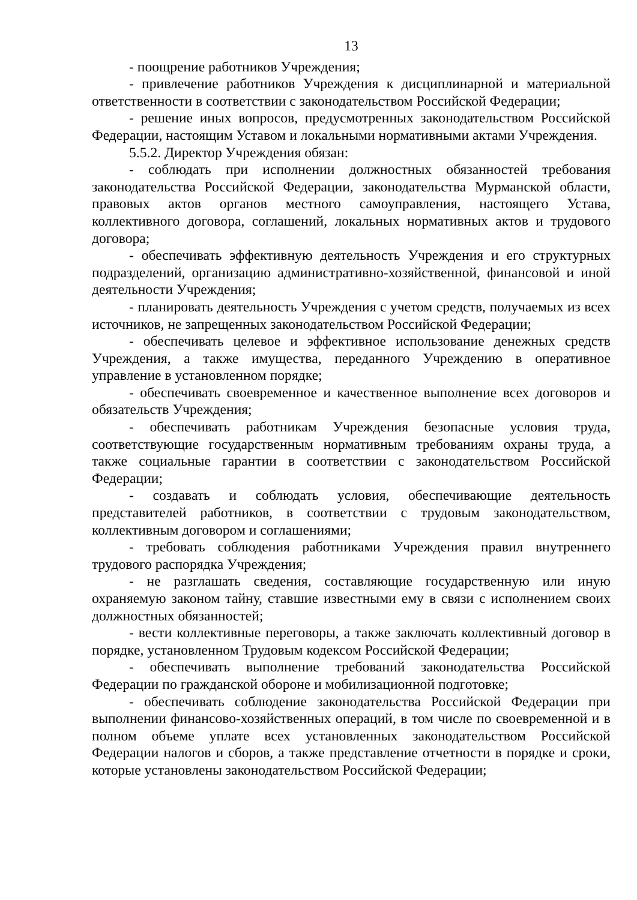13
- поощрение работников Учреждения;
- привлечение работников Учреждения к дисциплинарной и материальной ответственности в соответствии с законодательством Российской Федерации;
- решение иных вопросов, предусмотренных законодательством Российской Федерации, настоящим Уставом и локальными нормативными актами Учреждения.
5.5.2. Директор Учреждения обязан:
- соблюдать при исполнении должностных обязанностей требования законодательства Российской Федерации, законодательства Мурманской области, правовых актов органов местного самоуправления, настоящего Устава, коллективного договора, соглашений, локальных нормативных актов и трудового договора;
- обеспечивать эффективную деятельность Учреждения и его структурных подразделений, организацию административно-хозяйственной, финансовой и иной деятельности Учреждения;
- планировать деятельность Учреждения с учетом средств, получаемых из всех источников, не запрещенных законодательством Российской Федерации;
- обеспечивать целевое и эффективное использование денежных средств Учреждения, а также имущества, переданного Учреждению в оперативное управление в установленном порядке;
- обеспечивать своевременное и качественное выполнение всех договоров и обязательств Учреждения;
- обеспечивать работникам Учреждения безопасные условия труда, соответствующие государственным нормативным требованиям охраны труда, а также социальные гарантии в соответствии с законодательством Российской Федерации;
- создавать и соблюдать условия, обеспечивающие деятельность представителей работников, в соответствии с трудовым законодательством, коллективным договором и соглашениями;
- требовать соблюдения работниками Учреждения правил внутреннего трудового распорядка Учреждения;
- не разглашать сведения, составляющие государственную или иную охраняемую законом тайну, ставшие известными ему в связи с исполнением своих должностных обязанностей;
- вести коллективные переговоры, а также заключать коллективный договор в порядке, установленном Трудовым кодексом Российской Федерации;
- обеспечивать выполнение требований законодательства Российской Федерации по гражданской обороне и мобилизационной подготовке;
- обеспечивать соблюдение законодательства Российской Федерации при выполнении финансово-хозяйственных операций, в том числе по своевременной и в полном объеме уплате всех установленных законодательством Российской Федерации налогов и сборов, а также представление отчетности в порядке и сроки, которые установлены законодательством Российской Федерации;